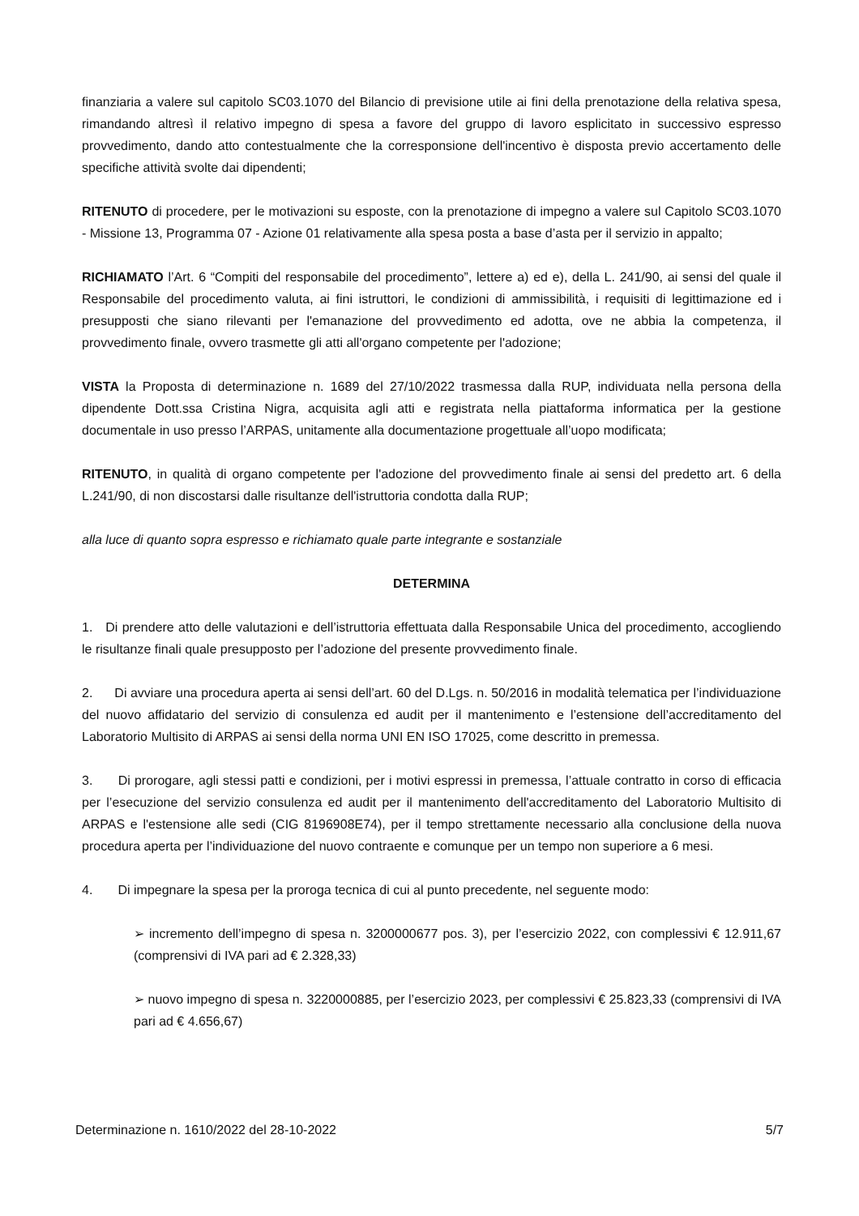finanziaria a valere sul capitolo SC03.1070 del Bilancio di previsione utile ai fini della prenotazione della relativa spesa, rimandando altresì il relativo impegno di spesa a favore del gruppo di lavoro esplicitato in successivo espresso provvedimento, dando atto contestualmente che la corresponsione dell'incentivo è disposta previo accertamento delle specifiche attività svolte dai dipendenti;
RITENUTO di procedere, per le motivazioni su esposte, con la prenotazione di impegno a valere sul Capitolo SC03.1070 - Missione 13, Programma 07 - Azione 01 relativamente alla spesa posta a base d’asta per il servizio in appalto;
RICHIAMATO l’Art. 6 “Compiti del responsabile del procedimento”, lettere a) ed e), della L. 241/90, ai sensi del quale il Responsabile del procedimento valuta, ai fini istruttori, le condizioni di ammissibilità, i requisiti di legittimazione ed i presupposti che siano rilevanti per l'emanazione del provvedimento ed adotta, ove ne abbia la competenza, il provvedimento finale, ovvero trasmette gli atti all'organo competente per l'adozione;
VISTA la Proposta di determinazione n. 1689 del 27/10/2022 trasmessa dalla RUP, individuata nella persona della dipendente Dott.ssa Cristina Nigra, acquisita agli atti e registrata nella piattaforma informatica per la gestione documentale in uso presso l’ARPAS, unitamente alla documentazione progettuale all’uopo modificata;
RITENUTO, in qualità di organo competente per l'adozione del provvedimento finale ai sensi del predetto art. 6 della L.241/90, di non discostarsi dalle risultanze dell'istruttoria condotta dalla RUP;
alla luce di quanto sopra espresso e richiamato quale parte integrante e sostanziale
DETERMINA
1. Di prendere atto delle valutazioni e dell’istruttoria effettuata dalla Responsabile Unica del procedimento, accogliendo le risultanze finali quale presupposto per l’adozione del presente provvedimento finale.
2. Di avviare una procedura aperta ai sensi dell’art. 60 del D.Lgs. n. 50/2016 in modalità telematica per l’individuazione del nuovo affidatario del servizio di consulenza ed audit per il mantenimento e l’estensione dell’accreditamento del Laboratorio Multisito di ARPAS ai sensi della norma UNI EN ISO 17025, come descritto in premessa.
3. Di prorogare, agli stessi patti e condizioni, per i motivi espressi in premessa, l’attuale contratto in corso di efficacia per l’esecuzione del servizio consulenza ed audit per il mantenimento dell'accreditamento del Laboratorio Multisito di ARPAS e l'estensione alle sedi (CIG 8196908E74), per il tempo strettamente necessario alla conclusione della nuova procedura aperta per l’individuazione del nuovo contraente e comunque per un tempo non superiore a 6 mesi.
4. Di impegnare la spesa per la proroga tecnica di cui al punto precedente, nel seguente modo:
➢ incremento dell’impegno di spesa n. 3200000677 pos. 3), per l’esercizio 2022, con complessivi € 12.911,67 (comprensivi di IVA pari ad € 2.328,33)
➢ nuovo impegno di spesa n. 3220000885, per l’esercizio 2023, per complessivi € 25.823,33 (comprensivi di IVA pari ad € 4.656,67)
Determinazione n. 1610/2022 del 28-10-2022 5/7